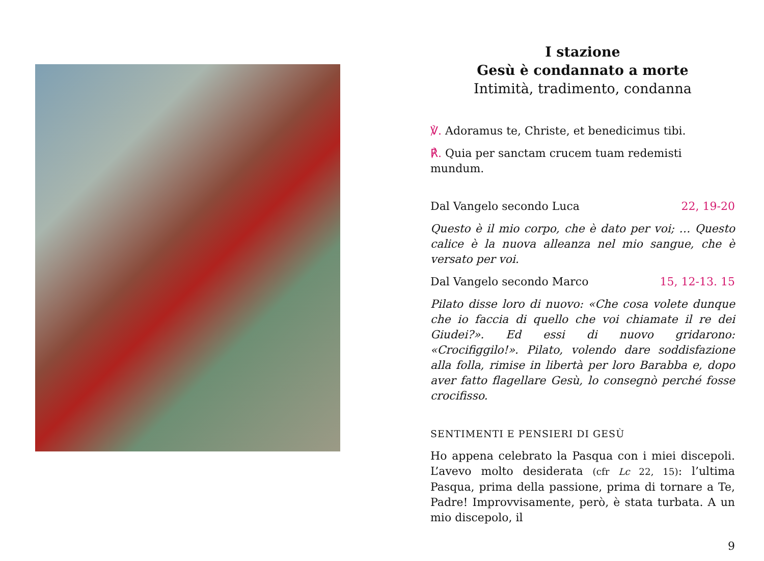I stazione
Gesù è condannato a morte
Intimità, tradimento, condanna
℣. Adoramus te, Christe, et benedicimus tibi.
℟. Quia per sanctam crucem tuam redemisti mundum.
Dal Vangelo secondo Luca 22, 19-20
Questo è il mio corpo, che è dato per voi; … Questo calice è la nuova alleanza nel mio sangue, che è versato per voi.
Dal Vangelo secondo Marco 15, 12-13. 15
Pilato disse loro di nuovo: «Che cosa volete dunque che io faccia di quello che voi chiamate il re dei Giudei?». Ed essi di nuovo gridarono: «Crocifiggilo!». Pilato, volendo dare soddisfazione alla folla, rimise in libertà per loro Barabba e, dopo aver fatto flagellare Gesù, lo consegnò perché fosse crocifisso.
SENTIMENTI E PENSIERI DI GESÙ
Ho appena celebrato la Pasqua con i miei discepoli. L’avevo molto desiderata (cfr Lc 22, 15): l’ultima Pasqua, prima della passione, prima di tornare a Te, Padre! Improvvisamente, però, è stata turbata. A un mio discepolo, il
9